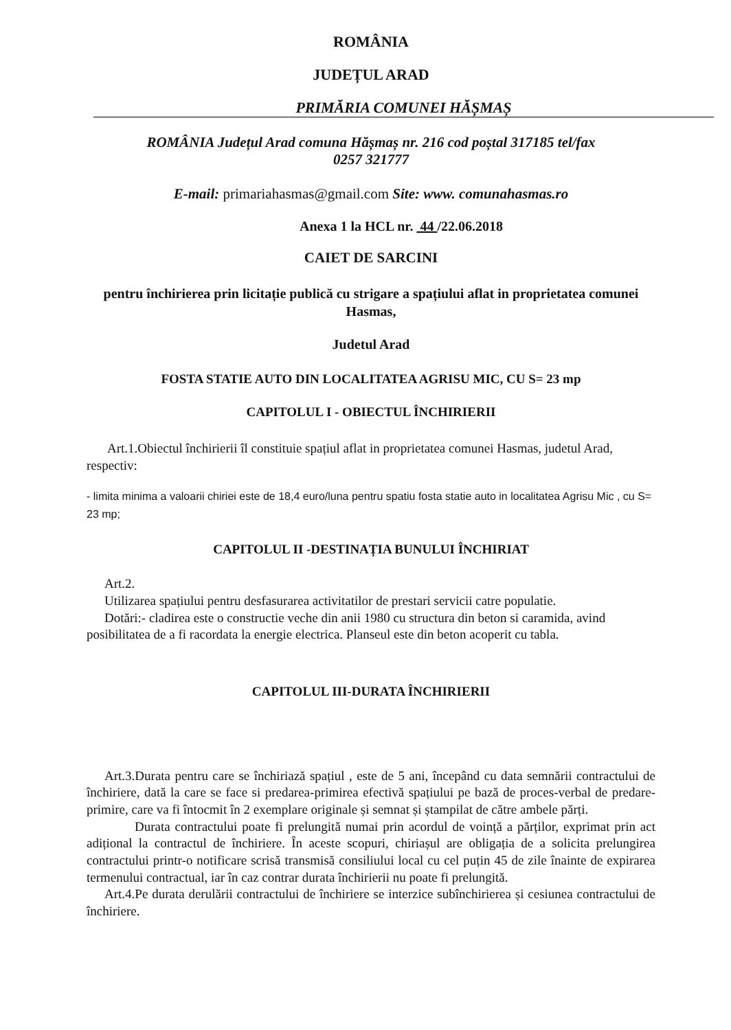ROMÂNIA
JUDEȚUL ARAD
PRIMĂRIA COMUNEI HĂȘMAȘ
ROMÂNIA Județul Arad comuna Hășmaș nr. 216 cod poștal 317185 tel/fax
0257 321777
E-mail: primariahasmas@gmail.com Site: www. comunahasmas.ro
Anexa 1 la HCL nr. 44 /22.06.2018
CAIET DE SARCINI
pentru închirierea prin licitație publică cu strigare a spațiului aflat in proprietatea comunei Hasmas,
Judetul Arad
FOSTA STATIE AUTO DIN LOCALITATEA AGRISU MIC, CU S= 23 mp
CAPITOLUL I - OBIECTUL ÎNCHIRIERII
Art.1.Obiectul închirierii îl constituie spațiul aflat in proprietatea comunei Hasmas, judetul Arad, respectiv:
- limita minima a valoarii chiriei este de 18,4 euro/luna pentru spatiu fosta statie auto in localitatea Agrisu Mic , cu S= 23 mp;
CAPITOLUL II -DESTINAȚIA BUNULUI ÎNCHIRIAT
Art.2.
Utilizarea spațiului pentru desfasurarea activitatilor de prestari servicii catre populatie.
Dotări:- cladirea este o constructie veche din anii 1980 cu structura din beton si caramida, avind posibilitatea de a fi racordata la energie electrica. Planseul este din beton acoperit cu tabla.
CAPITOLUL III-DURATA ÎNCHIRIERII
Art.3.Durata pentru care se închiriază spațiul , este de 5 ani, începând cu data semnării contractului de închiriere, dată la care se face si predarea-primirea efectivă spațiului pe bază de proces-verbal de predare-primire, care va fi întocmit în 2 exemplare originale și semnat și ștampilat de către ambele părți.
Durata contractului poate fi prelungită numai prin acordul de voință a părților, exprimat prin act adițional la contractul de închiriere. În aceste scopuri, chiriașul are obligația de a solicita prelungirea contractului printr-o notificare scrisă transmisă consiliului local cu cel puțin 45 de zile înainte de expirarea termenului contractual, iar în caz contrar durata închirierii nu poate fi prelungită.
Art.4.Pe durata derulării contractului de închiriere se interzice subînchirierea și cesiunea contractului de închiriere.